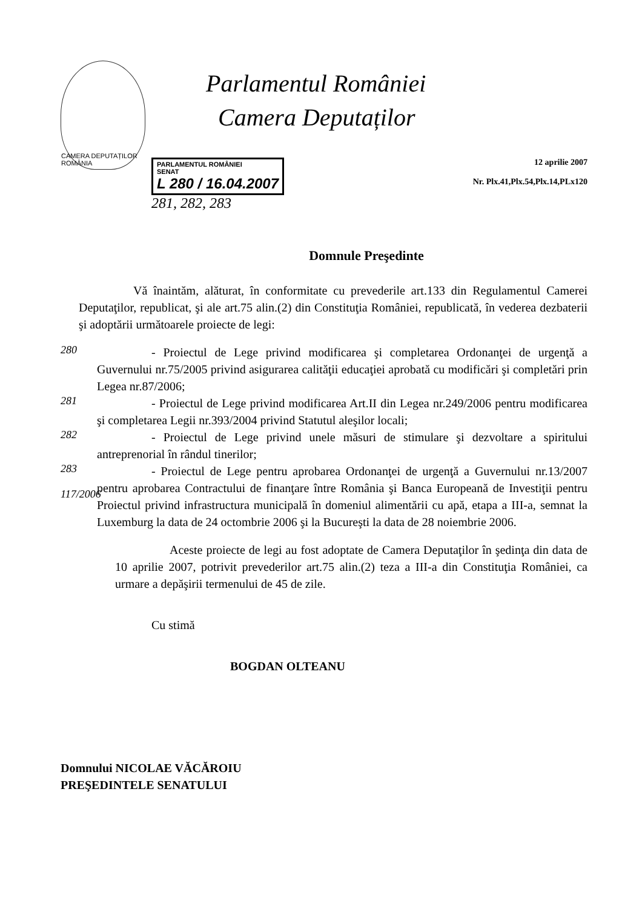CAMERA DEPUTAȚILOR ROMÂNIA
Parlamentul României
Camera Deputaților
PARLAMENTUL ROMÂNIEI
SENAT
L 280 / 16.04.2007
281, 282, 283
12 aprilie 2007
Nr. Plx.41,Plx.54,Plx.14,PLx120
Domnule Preşedinte
Vă înaintăm, alăturat, în conformitate cu prevederile art.133 din Regulamentul Camerei Deputaţilor, republicat, şi ale art.75 alin.(2) din Constituţia României, republicată, în vederea dezbaterii şi adoptării următoarele proiecte de legi:
280
- Proiectul de Lege privind modificarea şi completarea Ordonanţei de urgenţă a Guvernului nr.75/2005 privind asigurarea calităţii educaţiei aprobată cu modificări şi completări prin Legea nr.87/2006;
281
- Proiectul de Lege privind modificarea Art.II din Legea nr.249/2006 pentru modificarea şi completarea Legii nr.393/2004 privind Statutul aleşilor locali;
282
- Proiectul de Lege privind unele măsuri de stimulare şi dezvoltare a spiritului antreprenorial în rândul tinerilor;
283
117/2006
- Proiectul de Lege pentru aprobarea Ordonanţei de urgenţă a Guvernului nr.13/2007 pentru aprobarea Contractului de finanţare între România şi Banca Europeană de Investiţii pentru Proiectul privind infrastructura municipală în domeniul alimentării cu apă, etapa a III-a, semnat la Luxemburg la data de 24 octombrie 2006 şi la Bucureşti la data de 28 noiembrie 2006.
Aceste proiecte de legi au fost adoptate de Camera Deputaţilor în şedinţa din data de 10 aprilie 2007, potrivit prevederilor art.75 alin.(2) teza a III-a din Constituţia României, ca urmare a depăşirii termenului de 45 de zile.
Cu stimă
BOGDAN OLTEANU
Domnului NICOLAE VĂCĂROIU
PREŞEDINTELE SENATULUI